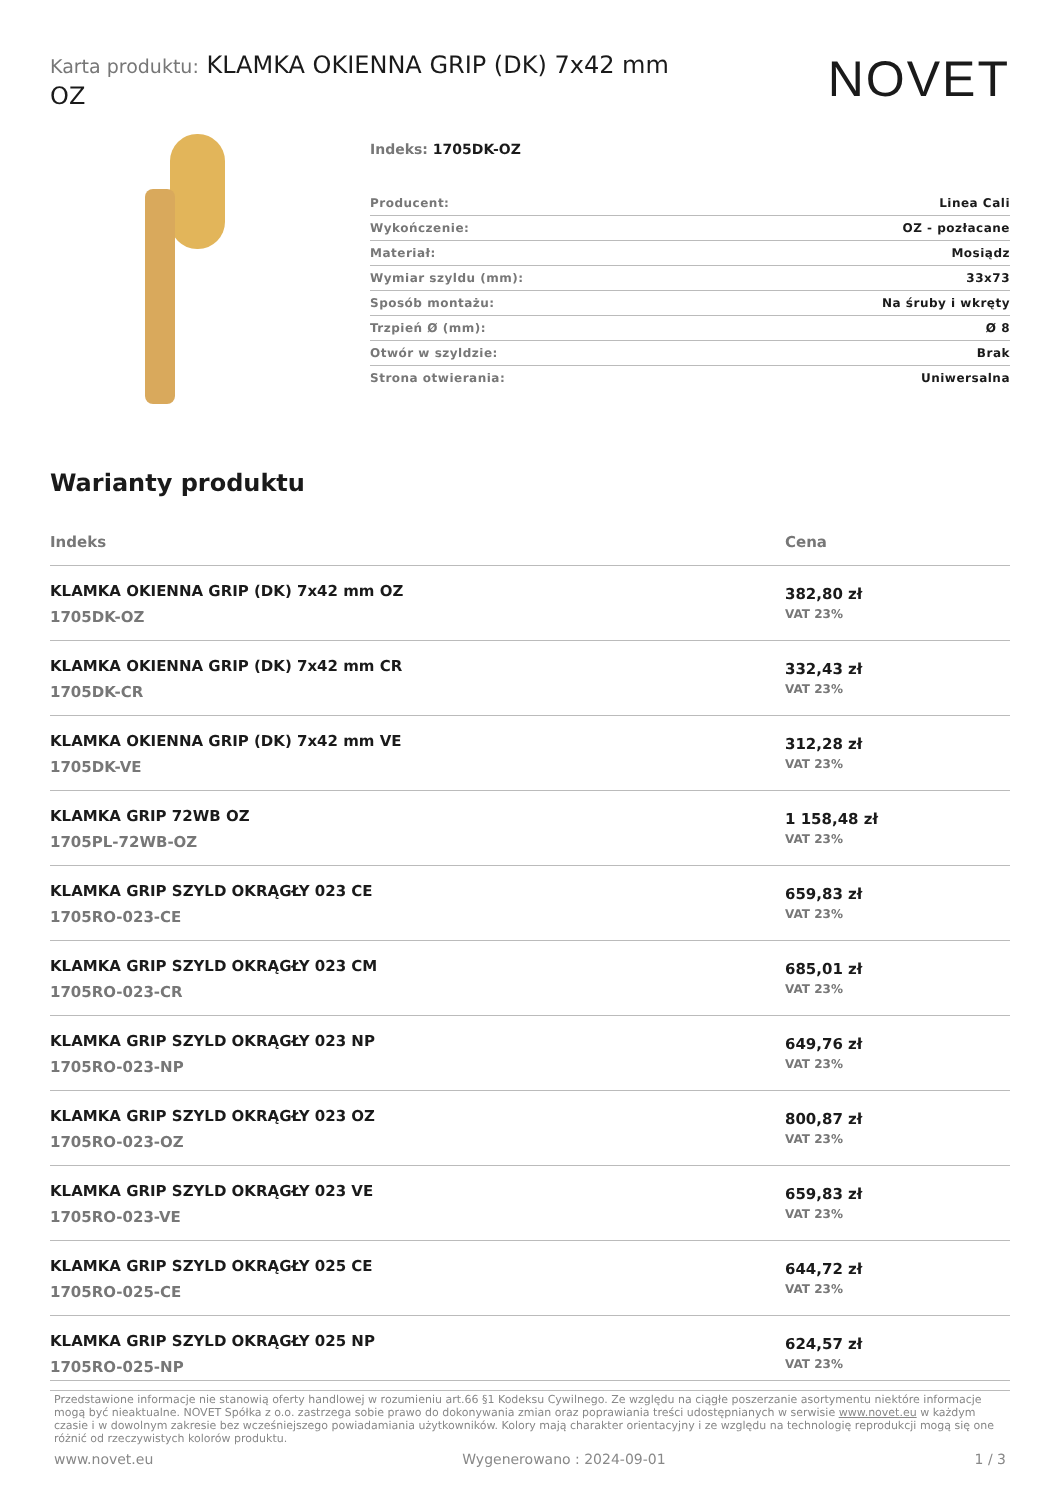Karta produktu: KLAMKA OKIENNA GRIP (DK) 7x42 mm OZ
NOVET
Indeks: 1705DK-OZ
| Producent: | Linea Cali |
| Wykończenie: | OZ - pozłacane |
| Materiał: | Mosiądz |
| Wymiar szyldu (mm): | 33x73 |
| Sposób montażu: | Na śruby i wkręty |
| Trzpień Ø (mm): | Ø 8 |
| Otwór w szyldzie: | Brak |
| Strona otwierania: | Uniwersalna |
Warianty produktu
| Indeks | Cena |
| --- | --- |
| KLAMKA OKIENNA GRIP (DK) 7x42 mm OZ 1705DK-OZ | 382,80 zł VAT 23% |
| KLAMKA OKIENNA GRIP (DK) 7x42 mm CR 1705DK-CR | 332,43 zł VAT 23% |
| KLAMKA OKIENNA GRIP (DK) 7x42 mm VE 1705DK-VE | 312,28 zł VAT 23% |
| KLAMKA GRIP 72WB OZ 1705PL-72WB-OZ | 1 158,48 zł VAT 23% |
| KLAMKA GRIP SZYLD OKRĄGŁY 023 CE 1705RO-023-CE | 659,83 zł VAT 23% |
| KLAMKA GRIP SZYLD OKRĄGŁY 023 CM 1705RO-023-CR | 685,01 zł VAT 23% |
| KLAMKA GRIP SZYLD OKRĄGŁY 023 NP 1705RO-023-NP | 649,76 zł VAT 23% |
| KLAMKA GRIP SZYLD OKRĄGŁY 023 OZ 1705RO-023-OZ | 800,87 zł VAT 23% |
| KLAMKA GRIP SZYLD OKRĄGŁY 023 VE 1705RO-023-VE | 659,83 zł VAT 23% |
| KLAMKA GRIP SZYLD OKRĄGŁY 025 CE 1705RO-025-CE | 644,72 zł VAT 23% |
| KLAMKA GRIP SZYLD OKRĄGŁY 025 NP 1705RO-025-NP | 624,57 zł VAT 23% |
Przedstawione informacje nie stanowią oferty handlowej w rozumieniu art.66 §1 Kodeksu Cywilnego. Ze względu na ciągłe poszerzanie asortymentu niektóre informacje mogą być nieaktualne. NOVET Spółka z o.o. zastrzega sobie prawo do dokonywania zmian oraz poprawiania treści udostępnianych w serwisie www.novet.eu w każdym czasie i w dowolnym zakresie bez wcześniejszego powiadamiania użytkowników. Kolory mają charakter orientacyjny i ze względu na technologię reprodukcji mogą się one różnić od rzeczywistych kolorów produktu.
www.novet.eu Wygenerowano : 2024-09-01 1 / 3